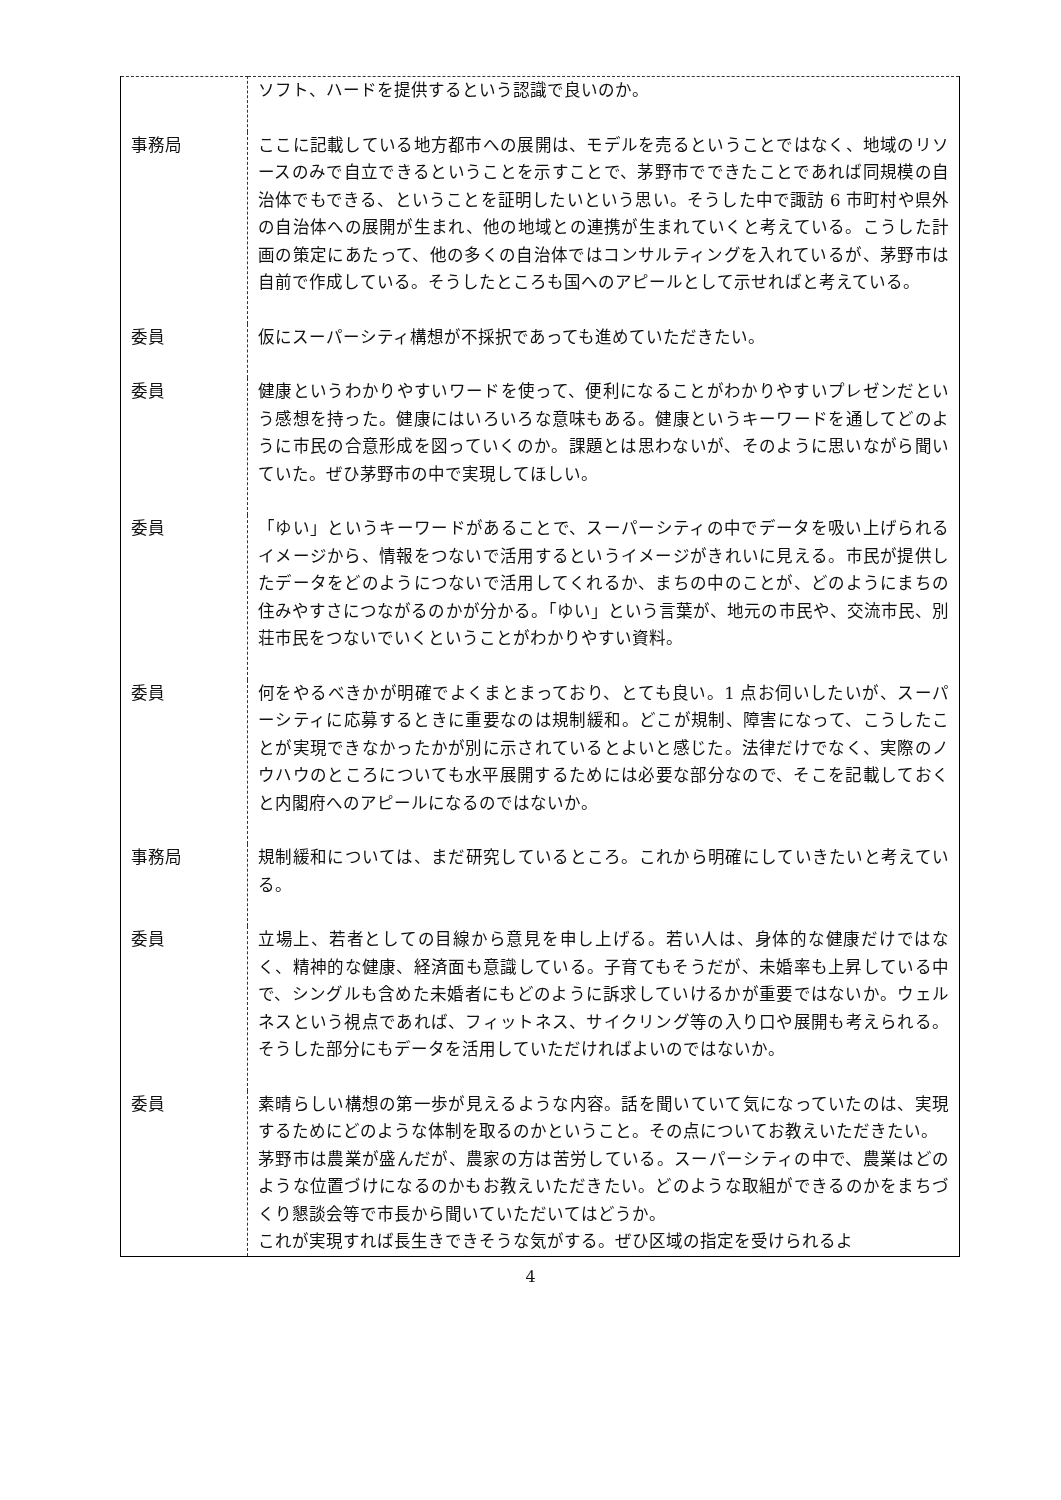| | ソフト、ハードを提供するという認識で良いのか。 |
| 事務局 | ここに記載している地方都市への展開は、モデルを売るということではなく、地域のリソースのみで自立できるということを示すことで、茅野市でできたことであれば同規模の自治体でもできる、ということを証明したいという思い。そうした中で諏訪 6 市町村や県外の自治体への展開が生まれ、他の地域との連携が生まれていくと考えている。こうした計画の策定にあたって、他の多くの自治体ではコンサルティングを入れているが、茅野市は自前で作成している。そうしたところも国へのアピールとして示せればと考えている。 |
| 委員 | 仮にスーパーシティ構想が不採択であっても進めていただきたい。 |
| 委員 | 健康というわかりやすいワードを使って、便利になることがわかりやすいプレゼンだという感想を持った。健康にはいろいろな意味もある。健康というキーワードを通してどのように市民の合意形成を図っていくのか。課題とは思わないが、そのように思いながら聞いていた。ぜひ茅野市の中で実現してほしい。 |
| 委員 | 「ゆい」というキーワードがあることで、スーパーシティの中でデータを吸い上げられるイメージから、情報をつないで活用するというイメージがきれいに見える。市民が提供したデータをどのようにつないで活用してくれるか、まちの中のことが、どのようにまちの住みやすさにつながるのかが分かる。「ゆい」という言葉が、地元の市民や、交流市民、別荘市民をつないでいくということがわかりやすい資料。 |
| 委員 | 何をやるべきかが明確でよくまとまっており、とても良い。1 点お伺いしたいが、スーパーシティに応募するときに重要なのは規制緩和。どこが規制、障害になって、こうしたことが実現できなかったかが別に示されているとよいと感じた。法律だけでなく、実際のノウハウのところについても水平展開するためには必要な部分なので、そこを記載しておくと内閣府へのアピールになるのではないか。 |
| 事務局 | 規制緩和については、まだ研究しているところ。これから明確にしていきたいと考えている。 |
| 委員 | 立場上、若者としての目線から意見を申し上げる。若い人は、身体的な健康だけではなく、精神的な健康、経済面も意識している。子育てもそうだが、未婚率も上昇している中で、シングルも含めた未婚者にもどのように訴求していけるかが重要ではないか。ウェルネスという視点であれば、フィットネス、サイクリング等の入り口や展開も考えられる。そうした部分にもデータを活用していただければよいのではないか。 |
| 委員 | 素晴らしい構想の第一歩が見えるような内容。話を聞いていて気になっていたのは、実現するためにどのような体制を取るのかということ。その点についてお教えいただきたい。 茅野市は農業が盛んだが、農家の方は苦労している。スーパーシティの中で、農業はどのような位置づけになるのかもお教えいただきたい。どのような取組ができるのかをまちづくり懇談会等で市長から聞いていただいてはどうか。 これが実現すれば長生きできそうな気がする。ぜひ区域の指定を受けられるよ |
4